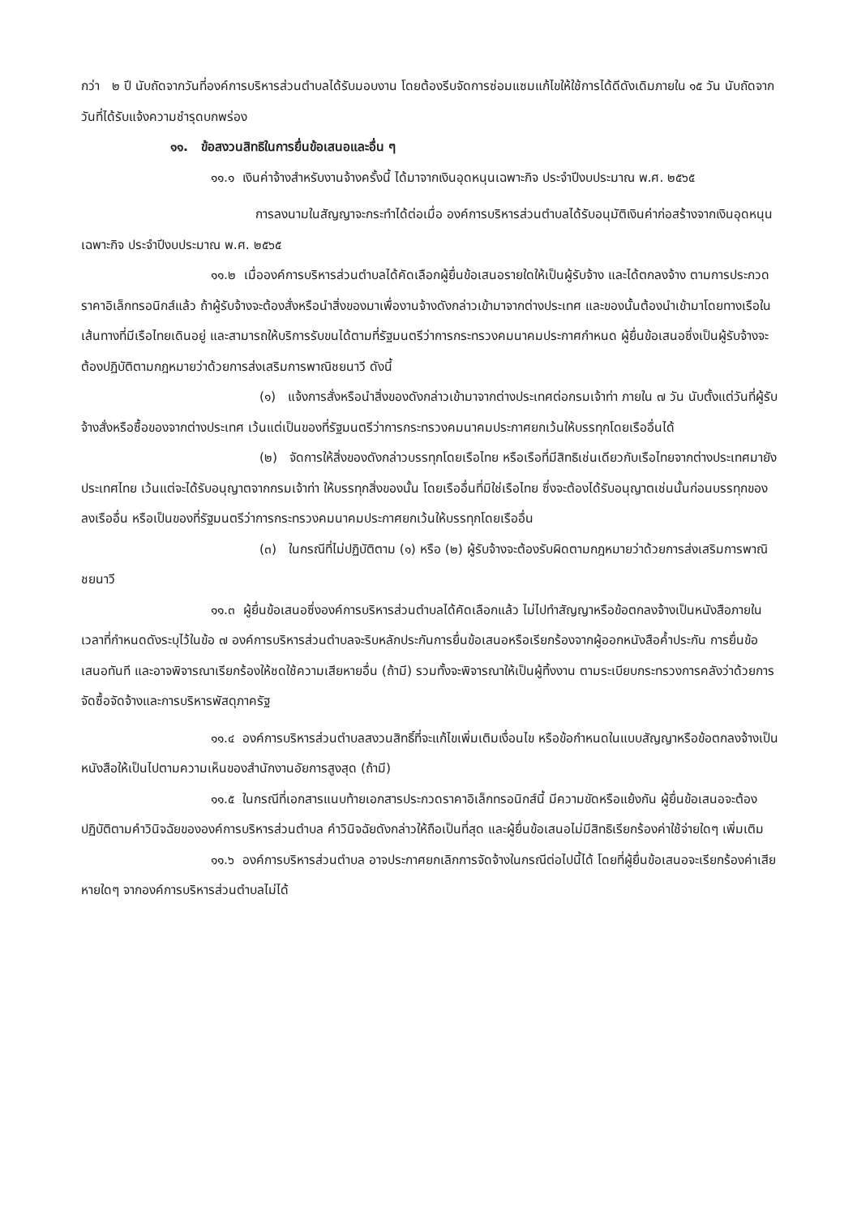กว่า ๒ ปี นับถัดจากวันที่องค์การบริหารส่วนตำบลได้รับมอบงาน โดยต้องรีบจัดการซ่อมแซมแก้ไขให้ใช้การได้ดีดังเดิมภายใน ๑๕ วัน นับถัดจากวันที่ได้รับแจ้งความชำรุดบกพร่อง
๑๑. ข้อสงวนสิทธิในการยื่นข้อเสนอและอื่น ๆ
๑๑.๑ เงินค่าจ้างสำหรับงานจ้างครั้งนี้ ได้มาจากเงินอุดหนุนเฉพาะกิจ ประจำปีงบประมาณ พ.ศ. ๒๕๖๕
การลงนามในสัญญาจะกระทำได้ต่อเมื่อ องค์การบริหารส่วนตำบลได้รับอนุมัติเงินค่าก่อสร้างจากเงินอุดหนุนเฉพาะกิจ ประจำปีงบประมาณ พ.ศ. ๒๕๖๕
๑๑.๒ เมื่อองค์การบริหารส่วนตำบลได้คัดเลือกผู้ยื่นข้อเสนอรายใดให้เป็นผู้รับจ้าง และได้ตกลงจ้าง ตามการประกวดราคาอิเล็กทรอนิกส์แล้ว ถ้าผู้รับจ้างจะต้องสั่งหรือนำสิ่งของมาเพื่องานจ้างดังกล่าวเข้ามาจากต่างประเทศ และของนั้นต้องนำเข้ามาโดยทางเรือในเส้นทางที่มีเรือไทยเดินอยู่ และสามารถให้บริการรับขนได้ตามที่รัฐมนตรีว่าการกระทรวงคมนาคมประกาศกำหนด ผู้ยื่นข้อเสนอซึ่งเป็นผู้รับจ้างจะต้องปฏิบัติตามกฎหมายว่าด้วยการส่งเสริมการพาณิชยนาวี ดังนี้
(๑) แจ้งการสั่งหรือนำสิ่งของดังกล่าวเข้ามาจากต่างประเทศต่อกรมเจ้าท่า ภายใน ๗ วัน นับตั้งแต่วันที่ผู้รับจ้างสั่งหรือซื้อของจากต่างประเทศ เว้นแต่เป็นของที่รัฐมนตรีว่าการกระทรวงคมนาคมประกาศยกเว้นให้บรรทุกโดยเรืออื่นได้
(๒) จัดการให้สิ่งของดังกล่าวบรรทุกโดยเรือไทย หรือเรือที่มีสิทธิเช่นเดียวกับเรือไทยจากต่างประเทศมายังประเทศไทย เว้นแต่จะได้รับอนุญาตจากกรมเจ้าท่า ให้บรรทุกสิ่งของนั้น โดยเรืออื่นที่มิใช่เรือไทย ซึ่งจะต้องได้รับอนุญาตเช่นนั้นก่อนบรรทุกของลงเรืออื่น หรือเป็นของที่รัฐมนตรีว่าการกระทรวงคมนาคมประกาศยกเว้นให้บรรทุกโดยเรืออื่น
(๓) ในกรณีที่ไม่ปฏิบัติตาม (๑) หรือ (๒) ผู้รับจ้างจะต้องรับผิดตามกฎหมายว่าด้วยการส่งเสริมการพาณิชยนาวี
๑๑.๓ ผู้ยื่นข้อเสนอซึ่งองค์การบริหารส่วนตำบลได้คัดเลือกแล้ว ไม่ไปทำสัญญาหรือข้อตกลงจ้างเป็นหนังสือภายในเวลาที่กำหนดดังระบุไว้ในข้อ ๗ องค์การบริหารส่วนตำบลจะริบหลักประกันการยื่นข้อเสนอหรือเรียกร้องจากผู้ออกหนังสือค้ำประกัน การยื่นข้อเสนอทันที และอาจพิจารณาเรียกร้องให้ชดใช้ความเสียหายอื่น (ถ้ามี) รวมทั้งจะพิจารณาให้เป็นผู้ทิ้งงาน ตามระเบียบกระทรวงการคลังว่าด้วยการจัดซื้อจัดจ้างและการบริหารพัสดุภาครัฐ
๑๑.๔ องค์การบริหารส่วนตำบลสงวนสิทธิ์ที่จะแก้ไขเพิ่มเติมเงื่อนไข หรือข้อกำหนดในแบบสัญญาหรือข้อตกลงจ้างเป็นหนังสือให้เป็นไปตามความเห็นของสำนักงานอัยการสูงสุด (ถ้ามี)
๑๑.๕ ในกรณีที่เอกสารแนบท้ายเอกสารประกวดราคาอิเล็กทรอนิกส์นี้ มีความขัดหรือแย้งกัน ผู้ยื่นข้อเสนอจะต้องปฏิบัติตามคำวินิจฉัยขององค์การบริหารส่วนตำบล คำวินิจฉัยดังกล่าวให้ถือเป็นที่สุด และผู้ยื่นข้อเสนอไม่มีสิทธิเรียกร้องค่าใช้จ่ายใดๆ เพิ่มเติม
๑๑.๖ องค์การบริหารส่วนตำบล อาจประกาศยกเลิกการจัดจ้างในกรณีต่อไปนี้ได้ โดยที่ผู้ยื่นข้อเสนอจะเรียกร้องค่าเสียหายใดๆ จากองค์การบริหารส่วนตำบลไม่ได้